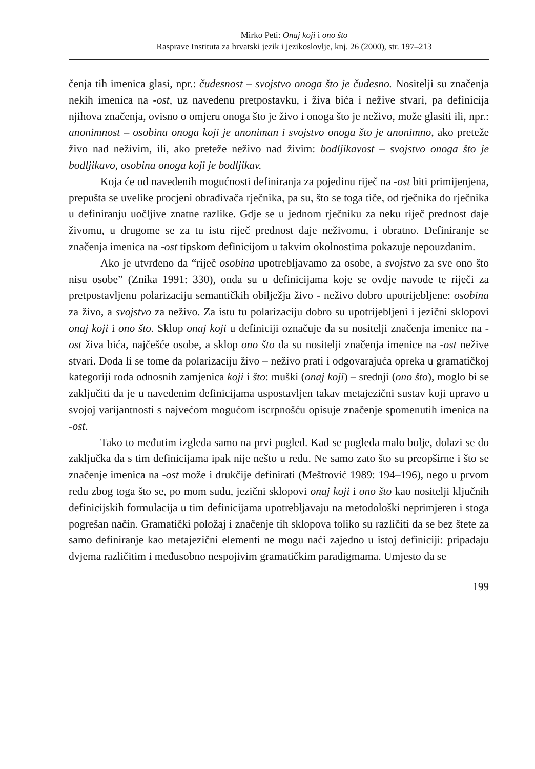Mirko Peti: Onaj koji i ono što
Rasprave Instituta za hrvatski jezik i jezikoslovlje, knj. 26 (2000), str. 197–213
čenja tih imenica glasi, npr.: čudesnost – svojstvo onoga što je čudesno. Nositelji su značenja nekih imenica na -ost, uz navedenu pretpostavku, i živa bića i nežive stvari, pa definicija njihova značenja, ovisno o omjeru onoga što je živo i onoga što je neživo, može glasiti ili, npr.: anonimnost – osobina onoga koji je anoniman i svojstvo onoga što je anonimno, ako preteže živo nad neživim, ili, ako preteže neživo nad živim: bodljikavost – svojstvo onoga što je bodljikavo, osobina onoga koji je bodljikav.
Koja će od navedenih mogućnosti definiranja za pojedinu riječ na -ost biti primijenjena, prepušta se uvelike procjeni obrađivača rječnika, pa su, što se toga tiče, od rječnika do rječnika u definiranju uočljive znatne razlike. Gdje se u jednom rječniku za neku riječ prednost daje živomu, u drugome se za tu istu riječ prednost daje neživomu, i obratno. Definiranje se značenja imenica na -ost tipskom definicijom u takvim okolnostima pokazuje nepouzdanim.
Ako je utvrđeno da “riječ osobina upotrebljavamo za osobe, a svojstvo za sve ono što nisu osobe” (Znika 1991: 330), onda su u definicijama koje se ovdje navode te riječi za pretpostavljenu polarizaciju semantičkih obilježja živo - neživo dobro upotrijebljene: osobina za živo, a svojstvo za neživo. Za istu tu polarizaciju dobro su upotrijebljeni i jezični sklopovi onaj koji i ono što. Sklop onaj koji u definiciji označuje da su nositelji značenja imenice na -ost živa bića, najčešće osobe, a sklop ono što da su nositelji značenja imenice na -ost nežive stvari. Doda li se tome da polarizaciju živo – neživo prati i odgovarajuća opreka u gramatičkoj kategoriji roda odnosnih zamjenica koji i što: muški (onaj koji) – srednji (ono što), moglo bi se zaključiti da je u navedenim definicijama uspostavljen takav metajezični sustav koji upravo u svojoj varijantnosti s najvećom mogućom iscrpnošću opisuje značenje spomenutih imenica na -ost.
Tako to međutim izgleda samo na prvi pogled. Kad se pogleda malo bolje, dolazi se do zaključka da s tim definicijama ipak nije nešto u redu. Ne samo zato što su preopširne i što se značenje imenica na -ost može i drukčije definirati (Meštrović 1989: 194–196), nego u prvom redu zbog toga što se, po mom sudu, jezični sklopovi onaj koji i ono što kao nositelji ključnih definicijskih formulacija u tim definicijama upotrebljavaju na metodološki neprimjeren i stoga pogrešan način. Gramatički položaj i značenje tih sklopova toliko su različiti da se bez štete za samo definiranje kao metajezični elementi ne mogu naći zajedno u istoj definiciji: pripadaju dvjema različitim i međusobno nespojivim gramatičkim paradigmama. Umjesto da se
199